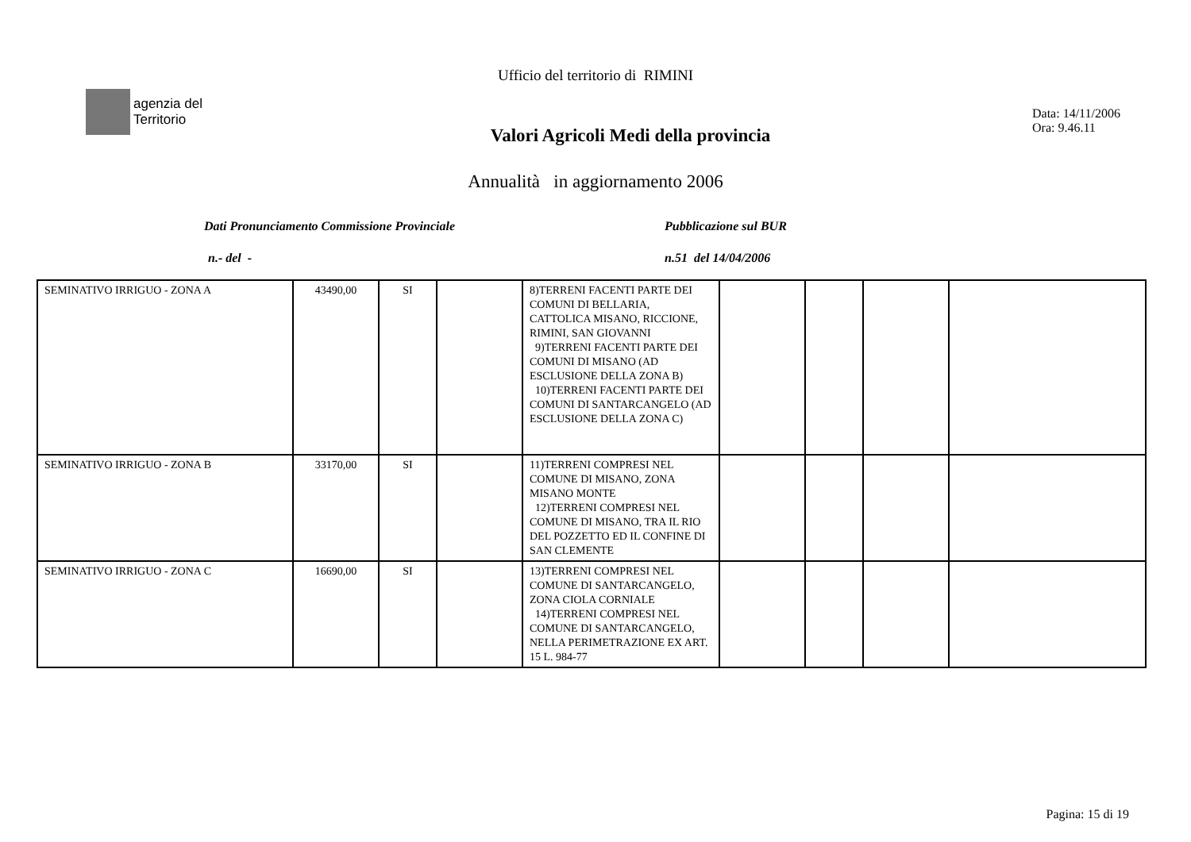Ufficio del territorio di RIMINI
agenzia del
Territorio
Valori Agricoli Medi della provincia
Data: 14/11/2006
Ora: 9.46.11
Annualità in aggiornamento 2006
Dati Pronunciamento Commissione Provinciale Pubblicazione sul BUR
n.- del - n.51 del 14/04/2006
| SEMINATIVO IRRIGUO - ZONA A | 43490,00 | SI | | 8)TERRENI FACENTI PARTE DEI COMUNI DI BELLARIA, CATTOLICA MISANO, RICCIONE, RIMINI, SAN GIOVANNI 9)TERRENI FACENTI PARTE DEI COMUNI DI MISANO (AD ESCLUSIONE DELLA ZONA B) 10)TERRENI FACENTI PARTE DEI COMUNI DI SANTARCANGELO (AD ESCLUSIONE DELLA ZONA C) | | | | |
| SEMINATIVO IRRIGUO - ZONA B | 33170,00 | SI | | 11)TERRENI COMPRESI NEL COMUNE DI MISANO, ZONA MISANO MONTE 12)TERRENI COMPRESI NEL COMUNE DI MISANO, TRA IL RIO DEL POZZETTO ED IL CONFINE DI SAN CLEMENTE | | | | |
| SEMINATIVO IRRIGUO - ZONA C | 16690,00 | SI | | 13)TERRENI COMPRESI NEL COMUNE DI SANTARCANGELO, ZONA CIOLA CORNIALE 14)TERRENI COMPRESI NEL COMUNE DI SANTARCANGELO, NELLA PERIMETRAZIONE EX ART. 15 L. 984-77 | | | | |
Pagina: 15 di 19